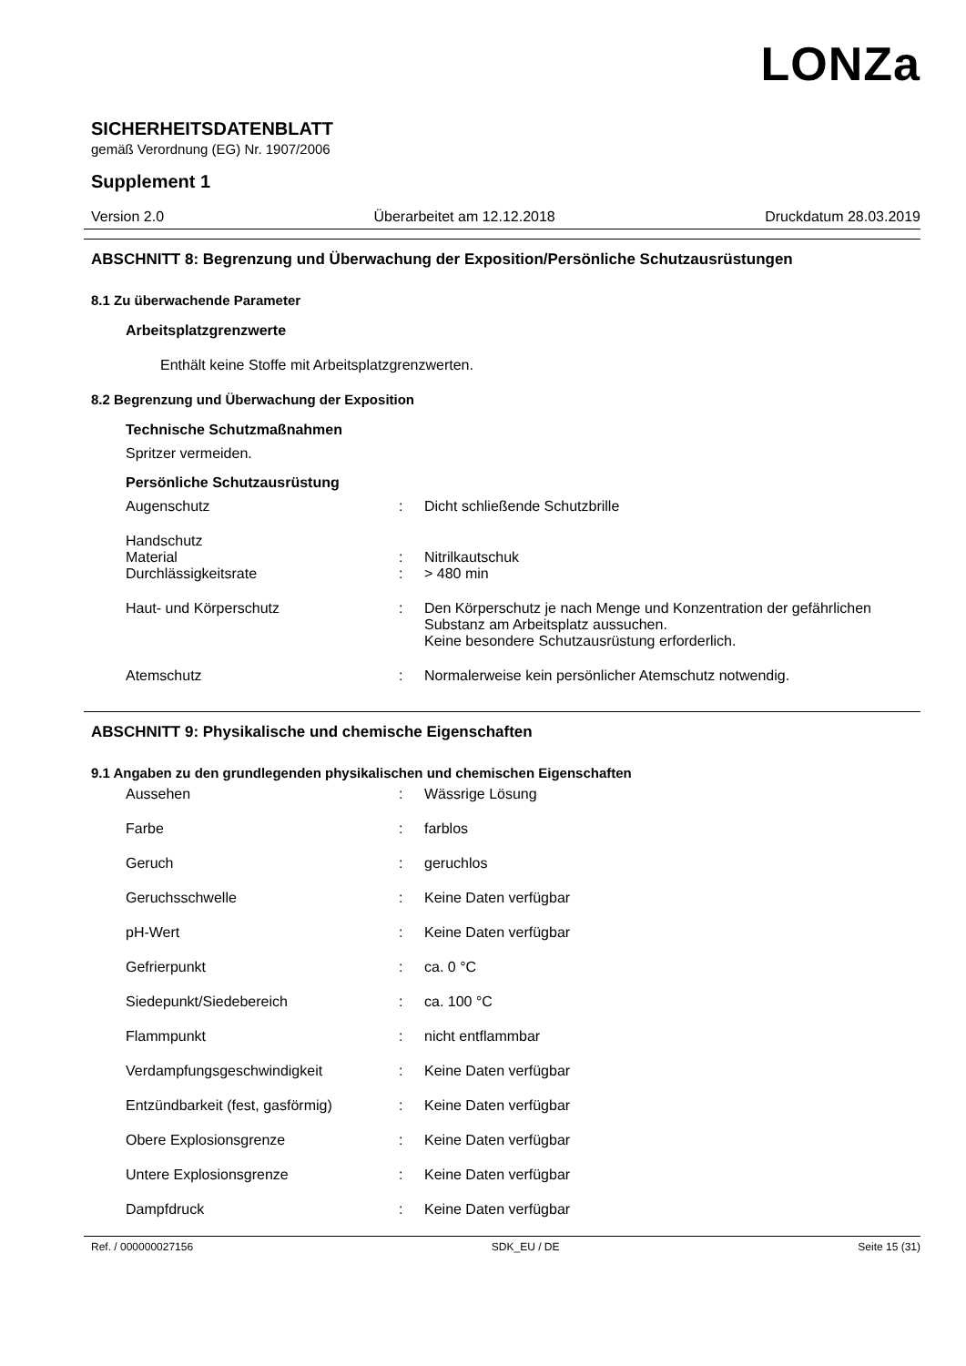LONZa
SICHERHEITSDATENBLATT
gemäß Verordnung (EG) Nr. 1907/2006
Supplement 1
Version 2.0 Überarbeitet am 12.12.2018 Druckdatum 28.03.2019
ABSCHNITT 8: Begrenzung und Überwachung der Exposition/Persönliche Schutzausrüstungen
8.1 Zu überwachende Parameter
Arbeitsplatzgrenzwerte
Enthält keine Stoffe mit Arbeitsplatzgrenzwerten.
8.2 Begrenzung und Überwachung der Exposition
Technische Schutzmaßnahmen
Spritzer vermeiden.
Persönliche Schutzausrüstung
| Augenschutz | : | Dicht schließende Schutzbrille |
| Handschutz Material | : | Nitrilkautschuk |
| Durchlässigkeitsrate | : | > 480 min |
| Haut- und Körperschutz | : | Den Körperschutz je nach Menge und Konzentration der gefährlichen Substanz am Arbeitsplatz aussuchen. Keine besondere Schutzausrüstung erforderlich. |
| Atemschutz | : | Normalerweise kein persönlicher Atemschutz notwendig. |
ABSCHNITT 9: Physikalische und chemische Eigenschaften
9.1 Angaben zu den grundlegenden physikalischen und chemischen Eigenschaften
| Aussehen | : | Wässrige Lösung |
| Farbe | : | farblos |
| Geruch | : | geruchlos |
| Geruchsschwelle | : | Keine Daten verfügbar |
| pH-Wert | : | Keine Daten verfügbar |
| Gefrierpunkt | : | ca. 0 °C |
| Siedepunkt/Siedebereich | : | ca. 100 °C |
| Flammpunkt | : | nicht entflammbar |
| Verdampfungsgeschwindigkeit | : | Keine Daten verfügbar |
| Entzündbarkeit (fest, gasförmig) | : | Keine Daten verfügbar |
| Obere Explosionsgrenze | : | Keine Daten verfügbar |
| Untere Explosionsgrenze | : | Keine Daten verfügbar |
| Dampfdruck | : | Keine Daten verfügbar |
Ref. / 000000027156 SDK_EU / DE Seite 15 (31)